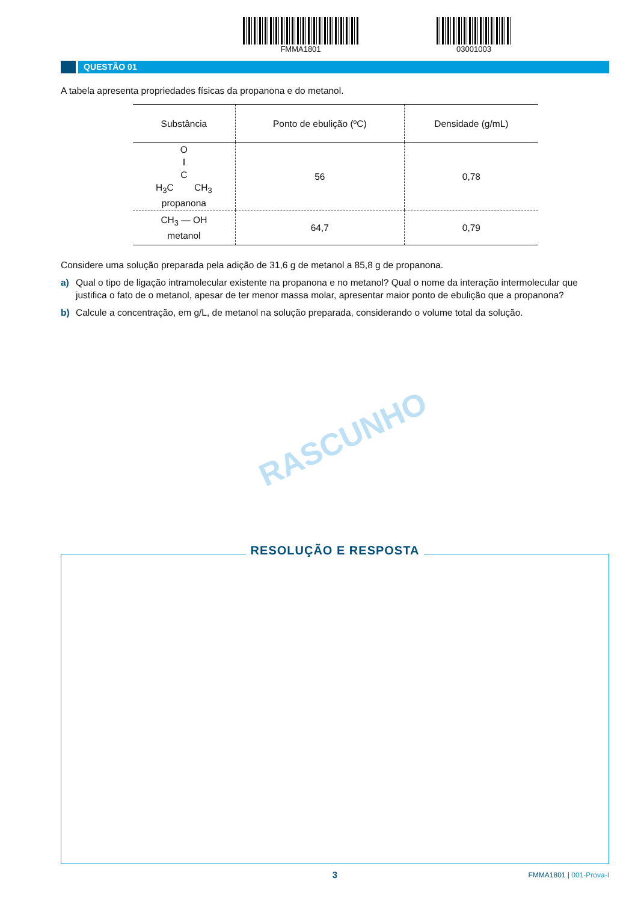FMMA1801 03001003
QUESTÃO 01
A tabela apresenta propriedades físicas da propanona e do metanol.
| Substância | Ponto de ebulição (ºC) | Densidade (g/mL) |
| --- | --- | --- |
| O ‖ C H<sub>3</sub>C CH<sub>3</sub> propanona | 56 | 0,78 |
| CH<sub>3</sub> — OH metanol | 64,7 | 0,79 |
Considere uma solução preparada pela adição de 31,6 g de metanol a 85,8 g de propanona.
a) Qual o tipo de ligação intramolecular existente na propanona e no metanol? Qual o nome da interação intermolecular que justifica o fato de o metanol, apesar de ter menor massa molar, apresentar maior ponto de ebulição que a propanona?
b) Calcule a concentração, em g/L, de metanol na solução preparada, considerando o volume total da solução.
RASCUNHO
RESOLUÇÃO E RESPOSTA
3
FMMA1801 | 001-Prova-I